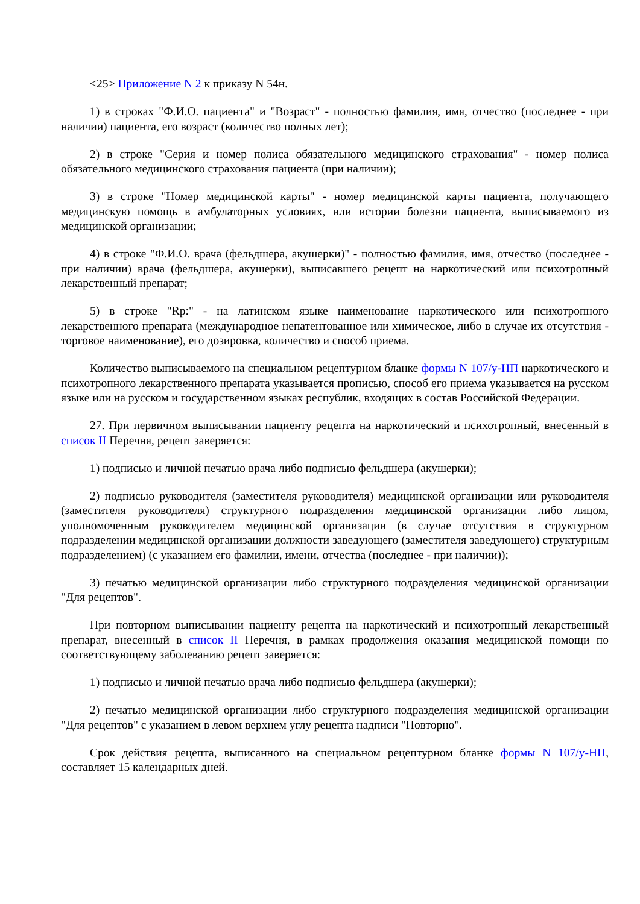<25> Приложение N 2 к приказу N 54н.
1) в строках "Ф.И.О. пациента" и "Возраст" - полностью фамилия, имя, отчество (последнее - при наличии) пациента, его возраст (количество полных лет);
2) в строке "Серия и номер полиса обязательного медицинского страхования" - номер полиса обязательного медицинского страхования пациента (при наличии);
3) в строке "Номер медицинской карты" - номер медицинской карты пациента, получающего медицинскую помощь в амбулаторных условиях, или истории болезни пациента, выписываемого из медицинской организации;
4) в строке "Ф.И.О. врача (фельдшера, акушерки)" - полностью фамилия, имя, отчество (последнее - при наличии) врача (фельдшера, акушерки), выписавшего рецепт на наркотический или психотропный лекарственный препарат;
5) в строке "Rp:" - на латинском языке наименование наркотического или психотропного лекарственного препарата (международное непатентованное или химическое, либо в случае их отсутствия - торговое наименование), его дозировка, количество и способ приема.
Количество выписываемого на специальном рецептурном бланке формы N 107/у-НП наркотического и психотропного лекарственного препарата указывается прописью, способ его приема указывается на русском языке или на русском и государственном языках республик, входящих в состав Российской Федерации.
27. При первичном выписывании пациенту рецепта на наркотический и психотропный, внесенный в список II Перечня, рецепт заверяется:
1) подписью и личной печатью врача либо подписью фельдшера (акушерки);
2) подписью руководителя (заместителя руководителя) медицинской организации или руководителя (заместителя руководителя) структурного подразделения медицинской организации либо лицом, уполномоченным руководителем медицинской организации (в случае отсутствия в структурном подразделении медицинской организации должности заведующего (заместителя заведующего) структурным подразделением) (с указанием его фамилии, имени, отчества (последнее - при наличии));
3) печатью медицинской организации либо структурного подразделения медицинской организации "Для рецептов".
При повторном выписывании пациенту рецепта на наркотический и психотропный лекарственный препарат, внесенный в список II Перечня, в рамках продолжения оказания медицинской помощи по соответствующему заболеванию рецепт заверяется:
1) подписью и личной печатью врача либо подписью фельдшера (акушерки);
2) печатью медицинской организации либо структурного подразделения медицинской организации "Для рецептов" с указанием в левом верхнем углу рецепта надписи "Повторно".
Срок действия рецепта, выписанного на специальном рецептурном бланке формы N 107/у-НП, составляет 15 календарных дней.